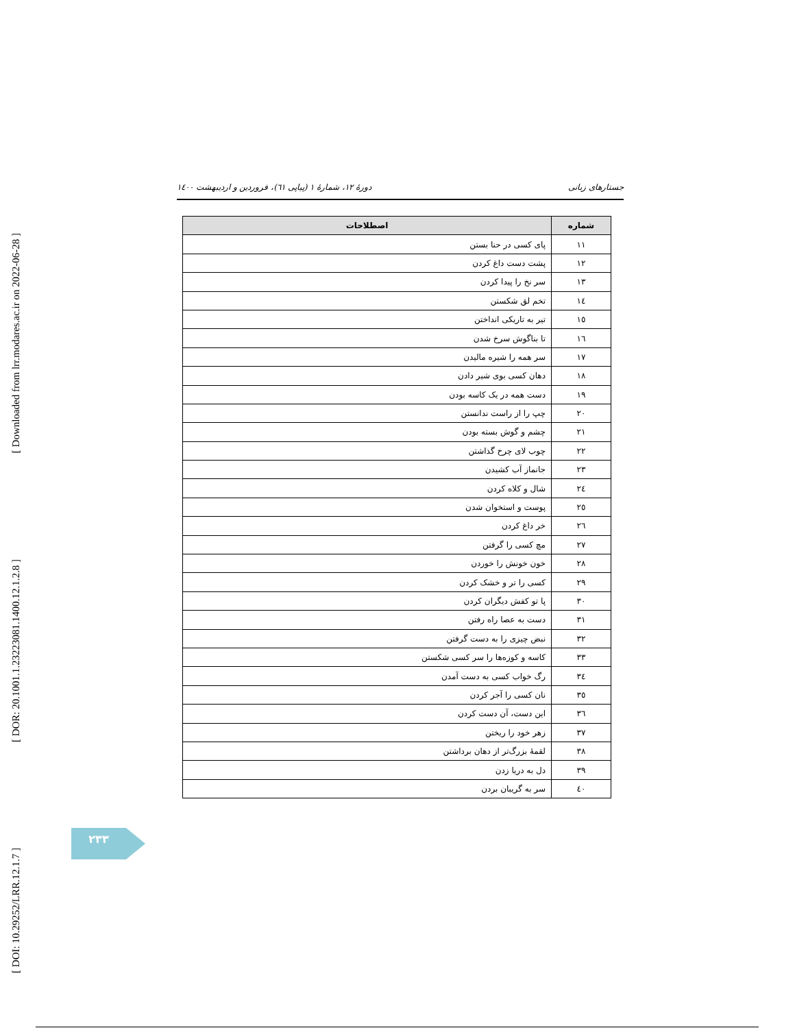[ Downloaded from lrr.modares.ac.ir on 2022-06-28 ]
[ DOR: 20.1001.1.23223081.1400.12.1.2.8 ]
[ DOI: 10.29252/LRR.12.1.7 ]
جستارهای زبانی دورهٔ ۱۲، شمارهٔ ۱ (پیاپی ٦١)، فروردین و اردیبهشت ۱٤۰۰
| شماره | اصطلاحات |
| --- | --- |
| ۱۱ | پای کسی در حنا بستن |
| ۱۲ | پشت دست داغ کردن |
| ۱۳ | سر نخ را پیدا کردن |
| ۱٤ | تخم لق شکستن |
| ۱٥ | تیر به تاریکی انداختن |
| ۱٦ | تا بناگوش سرخ شدن |
| ۱۷ | سر همه را شیره مالیدن |
| ۱۸ | دهان کسی بوی شیر دادن |
| ۱۹ | دست همه در یک کاسه بودن |
| ۲۰ | چپ را از راست ندانستن |
| ۲۱ | چشم و گوش بسته بودن |
| ۲۲ | چوب لای چرخ گذاشتن |
| ۲۳ | جانماز آب کشیدن |
| ۲٤ | شال و کلاه کردن |
| ۲٥ | پوست و استخوان شدن |
| ۲٦ | خر داغ کردن |
| ۲۷ | مچ کسی را گرفتن |
| ۲۸ | خون خونش را خوردن |
| ۲۹ | کسی را تر و خشک کردن |
| ۳۰ | پا تو کفش دیگران کردن |
| ۳۱ | دست به عصا راه رفتن |
| ۳۲ | نبض چیزی را به دست گرفتن |
| ۳۳ | کاسه و کوزه‌ها را سر کسی شکستن |
| ۳٤ | رگ خواب کسی به دست آمدن |
| ۳٥ | نان کسی را آجر کردن |
| ۳٦ | این دست، آن دست کردن |
| ۳۷ | زهر خود را ریختن |
| ۳۸ | لقمهٔ بزرگ‌تر از دهان برداشتن |
| ۳۹ | دل به دریا زدن |
| ٤۰ | سر به گریبان بردن |
۲۳۳